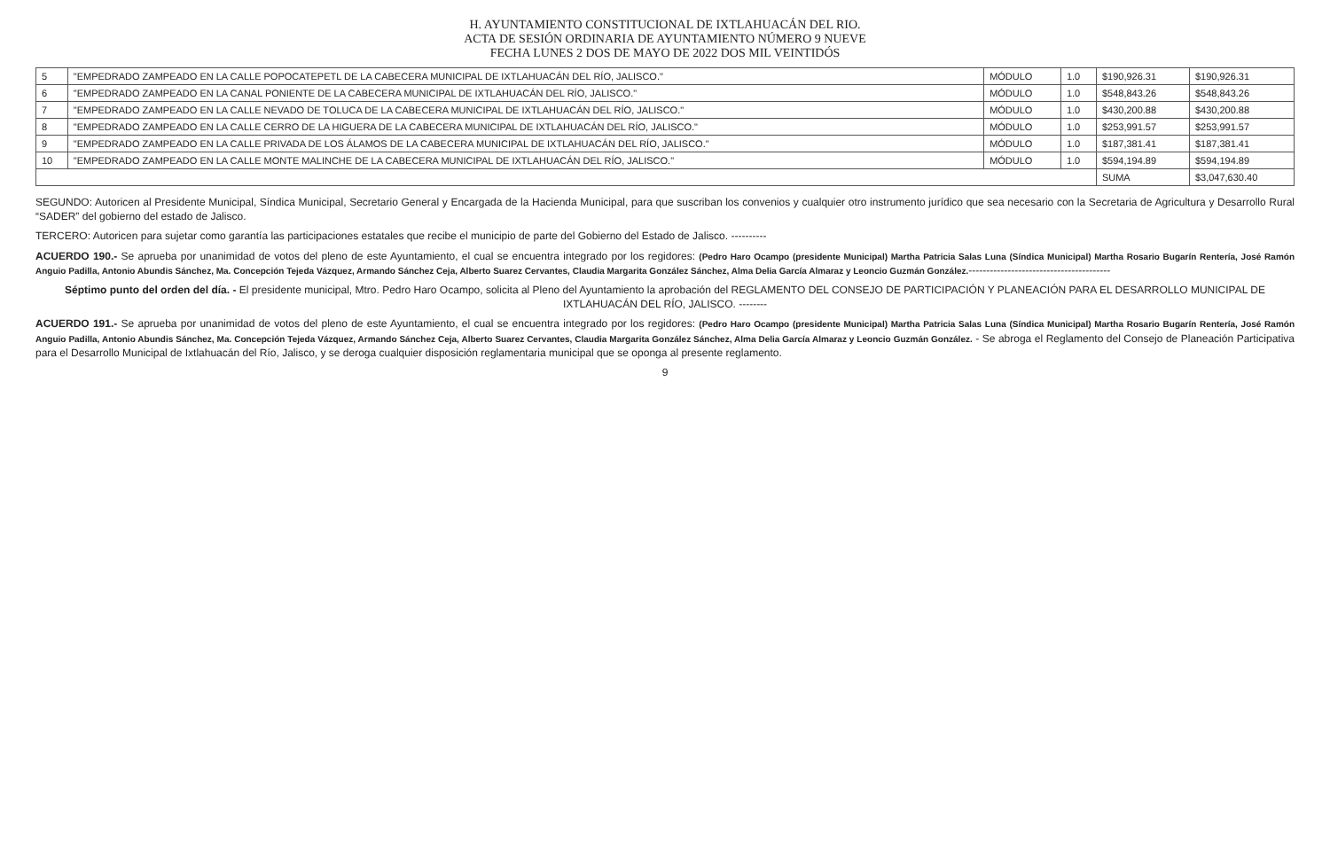H. AYUNTAMIENTO CONSTITUCIONAL DE IXTLAHUACÁN DEL RIO.
ACTA DE SESIÓN ORDINARIA DE AYUNTAMIENTO NÚMERO 9 NUEVE
FECHA LUNES 2 DOS DE MAYO DE 2022 DOS MIL VEINTIDÓS
| 5 | "EMPEDRADO ZAMPEADO EN LA CALLE POPOCATEPETL DE LA CABECERA MUNICIPAL DE IXTLAHUACÁN DEL RÍO, JALISCO." | MÓDULO | 1.0 | $190,926.31 | $190,926.31 |
| 6 | "EMPEDRADO ZAMPEADO EN LA CANAL PONIENTE DE LA CABECERA MUNICIPAL DE IXTLAHUACÁN DEL RÍO, JALISCO." | MÓDULO | 1.0 | $548,843.26 | $548,843.26 |
| 7 | "EMPEDRADO ZAMPEADO EN LA CALLE NEVADO DE TOLUCA DE LA CABECERA MUNICIPAL DE IXTLAHUACÁN DEL RÍO, JALISCO." | MÓDULO | 1.0 | $430,200.88 | $430,200.88 |
| 8 | "EMPEDRADO ZAMPEADO EN LA CALLE CERRO DE LA HIGUERA DE LA CABECERA MUNICIPAL DE IXTLAHUACÁN DEL RÍO, JALISCO." | MÓDULO | 1.0 | $253,991.57 | $253,991.57 |
| 9 | "EMPEDRADO ZAMPEADO EN LA CALLE PRIVADA DE LOS ÁLAMOS DE LA CABECERA MUNICIPAL DE IXTLAHUACÁN DEL RÍO, JALISCO." | MÓDULO | 1.0 | $187,381.41 | $187,381.41 |
| 10 | "EMPEDRADO ZAMPEADO EN LA CALLE MONTE MALINCHE DE LA CABECERA MUNICIPAL DE IXTLAHUACÁN DEL RÍO, JALISCO." | MÓDULO | 1.0 | $594,194.89 | $594,194.89 |
| | | | | SUMA | $3,047,630.40 |
SEGUNDO: Autoricen al Presidente Municipal, Síndica Municipal, Secretario General y Encargada de la Hacienda Municipal, para que suscriban los convenios y cualquier otro instrumento jurídico que sea necesario con la Secretaria de Agricultura y Desarrollo Rural “SADER” del gobierno del estado de Jalisco.
TERCERO: Autoricen para sujetar como garantía las participaciones estatales que recibe el municipio de parte del Gobierno del Estado de Jalisco. ----------
ACUERDO 190.- Se aprueba por unanimidad de votos del pleno de este Ayuntamiento, el cual se encuentra integrado por los regidores: (Pedro Haro Ocampo (presidente Municipal) Martha Patricia Salas Luna (Síndica Municipal) Martha Rosario Bugarín Rentería, José Ramón Anguio Padilla, Antonio Abundis Sánchez, Ma. Concepción Tejeda Vázquez, Armando Sánchez Ceja, Alberto Suarez Cervantes, Claudia Margarita González Sánchez, Alma Delia García Almaraz y Leoncio Guzmán González.----------------------------------------
Séptimo punto del orden del día. - El presidente municipal, Mtro. Pedro Haro Ocampo, solicita al Pleno del Ayuntamiento la aprobación del REGLAMENTO DEL CONSEJO DE PARTICIPACIÓN Y PLANEACIÓN PARA EL DESARROLLO MUNICIPAL DE IXTLAHUACÁN DEL RÍO, JALISCO. --------
ACUERDO 191.- Se aprueba por unanimidad de votos del pleno de este Ayuntamiento, el cual se encuentra integrado por los regidores: (Pedro Haro Ocampo (presidente Municipal) Martha Patricia Salas Luna (Síndica Municipal) Martha Rosario Bugarín Rentería, José Ramón Anguio Padilla, Antonio Abundis Sánchez, Ma. Concepción Tejeda Vázquez, Armando Sánchez Ceja, Alberto Suarez Cervantes, Claudia Margarita González Sánchez, Alma Delia García Almaraz y Leoncio Guzmán González. - Se abroga el Reglamento del Consejo de Planeación Participativa para el Desarrollo Municipal de Ixtlahuacán del Río, Jalisco, y se deroga cualquier disposición reglamentaria municipal que se oponga al presente reglamento.
9